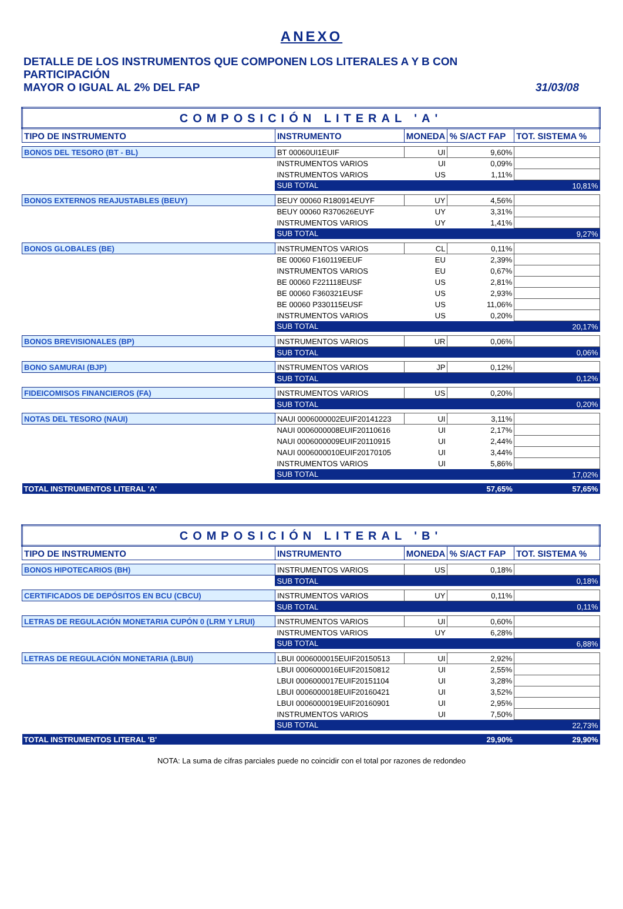ANEXO
DETALLE DE LOS INSTRUMENTOS QUE COMPONEN LOS LITERALES A Y B CON PARTICIPACIÓN
MAYOR O IGUAL AL 2% DEL FAP 31/03/08
| COMPOSICIÓN LITERAL 'A' | | | | |
| TIPO DE INSTRUMENTO | INSTRUMENTO | MONEDA | % S/ACT FAP | TOT. SISTEMA % |
| BONOS DEL TESORO (BT - BL) | BT 00060UI1EUIF | UI | 9,60% | |
| | INSTRUMENTOS VARIOS | UI | 0,09% | |
| | INSTRUMENTOS VARIOS | US | 1,11% | |
| | SUB TOTAL | | | 10,81% |
| BONOS EXTERNOS REAJUSTABLES (BEUY) | BEUY 00060 R180914EUYF | UY | 4,56% | |
| | BEUY 00060 R370626EUYF | UY | 3,31% | |
| | INSTRUMENTOS VARIOS | UY | 1,41% | |
| | SUB TOTAL | | | 9,27% |
| BONOS GLOBALES (BE) | INSTRUMENTOS VARIOS | CL | 0,11% | |
| | BE 00060 F160119EEUF | EU | 2,39% | |
| | INSTRUMENTOS VARIOS | EU | 0,67% | |
| | BE 00060 F221118EUSF | US | 2,81% | |
| | BE 00060 F360321EUSF | US | 2,93% | |
| | BE 00060 P330115EUSF | US | 11,06% | |
| | INSTRUMENTOS VARIOS | US | 0,20% | |
| | SUB TOTAL | | | 20,17% |
| BONOS BREVISIONALES (BP) | INSTRUMENTOS VARIOS | UR | 0,06% | |
| | SUB TOTAL | | | 0,06% |
| BONO SAMURAI (BJP) | INSTRUMENTOS VARIOS | JP | 0,12% | |
| | SUB TOTAL | | | 0,12% |
| FIDEICOMISOS FINANCIEROS (FA) | INSTRUMENTOS VARIOS | US | 0,20% | |
| | SUB TOTAL | | | 0,20% |
| NOTAS DEL TESORO (NAUI) | NAUI 0006000002EUIF20141223 | UI | 3,11% | |
| | NAUI 0006000008EUIF20110616 | UI | 2,17% | |
| | NAUI 0006000009EUIF20110915 | UI | 2,44% | |
| | NAUI 0006000010EUIF20170105 | UI | 3,44% | |
| | INSTRUMENTOS VARIOS | UI | 5,86% | |
| | SUB TOTAL | | | 17,02% |
| TOTAL INSTRUMENTOS LITERAL 'A' | | | 57,65% | 57,65% |
| COMPOSICIÓN LITERAL 'B' | | | | |
| TIPO DE INSTRUMENTO | INSTRUMENTO | MONEDA | % S/ACT FAP | TOT. SISTEMA % |
| BONOS HIPOTECARIOS (BH) | INSTRUMENTOS VARIOS | US | 0,18% | |
| | SUB TOTAL | | | 0,18% |
| CERTIFICADOS DE DEPÓSITOS EN BCU (CBCU) | INSTRUMENTOS VARIOS | UY | 0,11% | |
| | SUB TOTAL | | | 0,11% |
| LETRAS DE REGULACIÓN MONETARIA CUPÓN 0 (LRM Y LRUI) | INSTRUMENTOS VARIOS | UI | 0,60% | |
| | INSTRUMENTOS VARIOS | UY | 6,28% | |
| | SUB TOTAL | | | 6,88% |
| LETRAS DE REGULACIÓN MONETARIA (LBUI) | LBUI 0006000015EUIF20150513 | UI | 2,92% | |
| | LBUI 0006000016EUIF20150812 | UI | 2,55% | |
| | LBUI 0006000017EUIF20151104 | UI | 3,28% | |
| | LBUI 0006000018EUIF20160421 | UI | 3,52% | |
| | LBUI 0006000019EUIF20160901 | UI | 2,95% | |
| | INSTRUMENTOS VARIOS | UI | 7,50% | |
| | SUB TOTAL | | | 22,73% |
| TOTAL INSTRUMENTOS LITERAL 'B' | | | 29,90% | 29,90% |
NOTA: La suma de cifras parciales puede no coincidir con el total por razones de redondeo